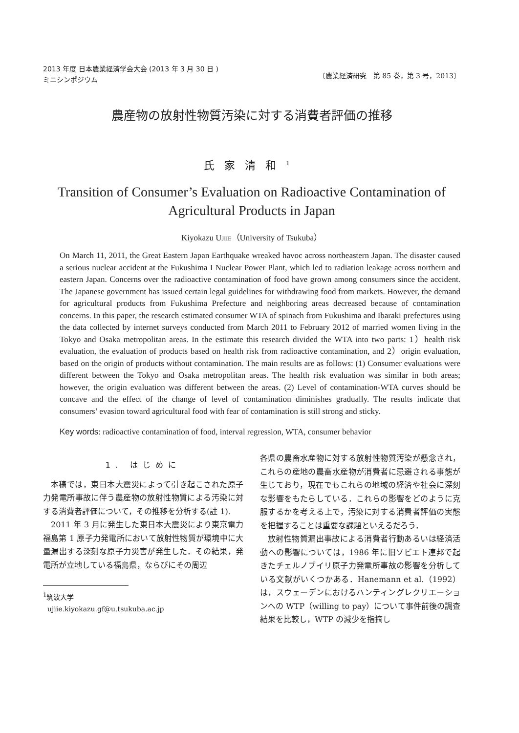2013 年度 日本農業経済学会大会 (2013 年 3 月 30 日 )
ミニシンポジウム
〔農業経済研究　第 85 巻，第 3 号，2013〕
農産物の放射性物質汚染に対する消費者評価の推移
氏家清和<sup>1</sup>
Transition of Consumer’s Evaluation on Radioactive Contamination of
Agricultural Products in Japan
Kiyokazu UJIIE（University of Tsukuba）
On March 11, 2011, the Great Eastern Japan Earthquake wreaked havoc across northeastern Japan. The disaster caused a serious nuclear accident at the Fukushima I Nuclear Power Plant, which led to radiation leakage across northern and eastern Japan. Concerns over the radioactive contamination of food have grown among consumers since the accident. The Japanese government has issued certain legal guidelines for withdrawing food from markets. However, the demand for agricultural products from Fukushima Prefecture and neighboring areas decreased because of contamination concerns. In this paper, the research estimated consumer WTA of spinach from Fukushima and Ibaraki prefectures using the data collected by internet surveys conducted from March 2011 to February 2012 of married women living in the Tokyo and Osaka metropolitan areas. In the estimate this research divided the WTA into two parts: 1）health risk evaluation, the evaluation of products based on health risk from radioactive contamination, and 2）origin evaluation, based on the origin of products without contamination. The main results are as follows: (1) Consumer evaluations were different between the Tokyo and Osaka metropolitan areas. The health risk evaluation was similar in both areas; however, the origin evaluation was different between the areas. (2) Level of contamination-WTA curves should be concave and the effect of the change of level of contamination diminishes gradually. The results indicate that consumers’ evasion toward agricultural food with fear of contamination is still strong and sticky.
Key words: radioactive contamination of food, interval regression, WTA, consumer behavior
1. はじめに
本稿では，東日本大震災によって引き起こされた原子力発電所事故に伴う農産物の放射性物質による汚染に対する消費者評価について，その推移を分析する(註 1).
2011 年 3 月に発生した東日本大震災により東京電力福島第 1 原子力発電所において放射性物質が環境中に大量漏出する深刻な原子力災害が発生した．その結果，発電所が立地している福島県，ならびにその周辺
<sup>1</sup> 筑波大学
ujiie.kiyokazu.gf@u.tsukuba.ac.jp
各県の農畜水産物に対する放射性物質汚染が懸念され，これらの産地の農畜水産物が消費者に忌避される事態が生じており，現在でもこれらの地域の経済や社会に深刻な影響をもたらしている．これらの影響をどのように克服するかを考える上で，汚染に対する消費者評価の実態を把握することは重要な課題といえるだろう．
放射性物質漏出事故による消費者行動あるいは経済活動への影響については，1986 年に旧ソビエト連邦で起きたチェルノブイリ原子力発電所事故の影響を分析している文献がいくつかある．Hanemann et al.（1992）は，スウェーデンにおけるハンティングレクリエーションへの WTP（willing to pay）について事件前後の調査結果を比較し，WTP の減少を指摘し